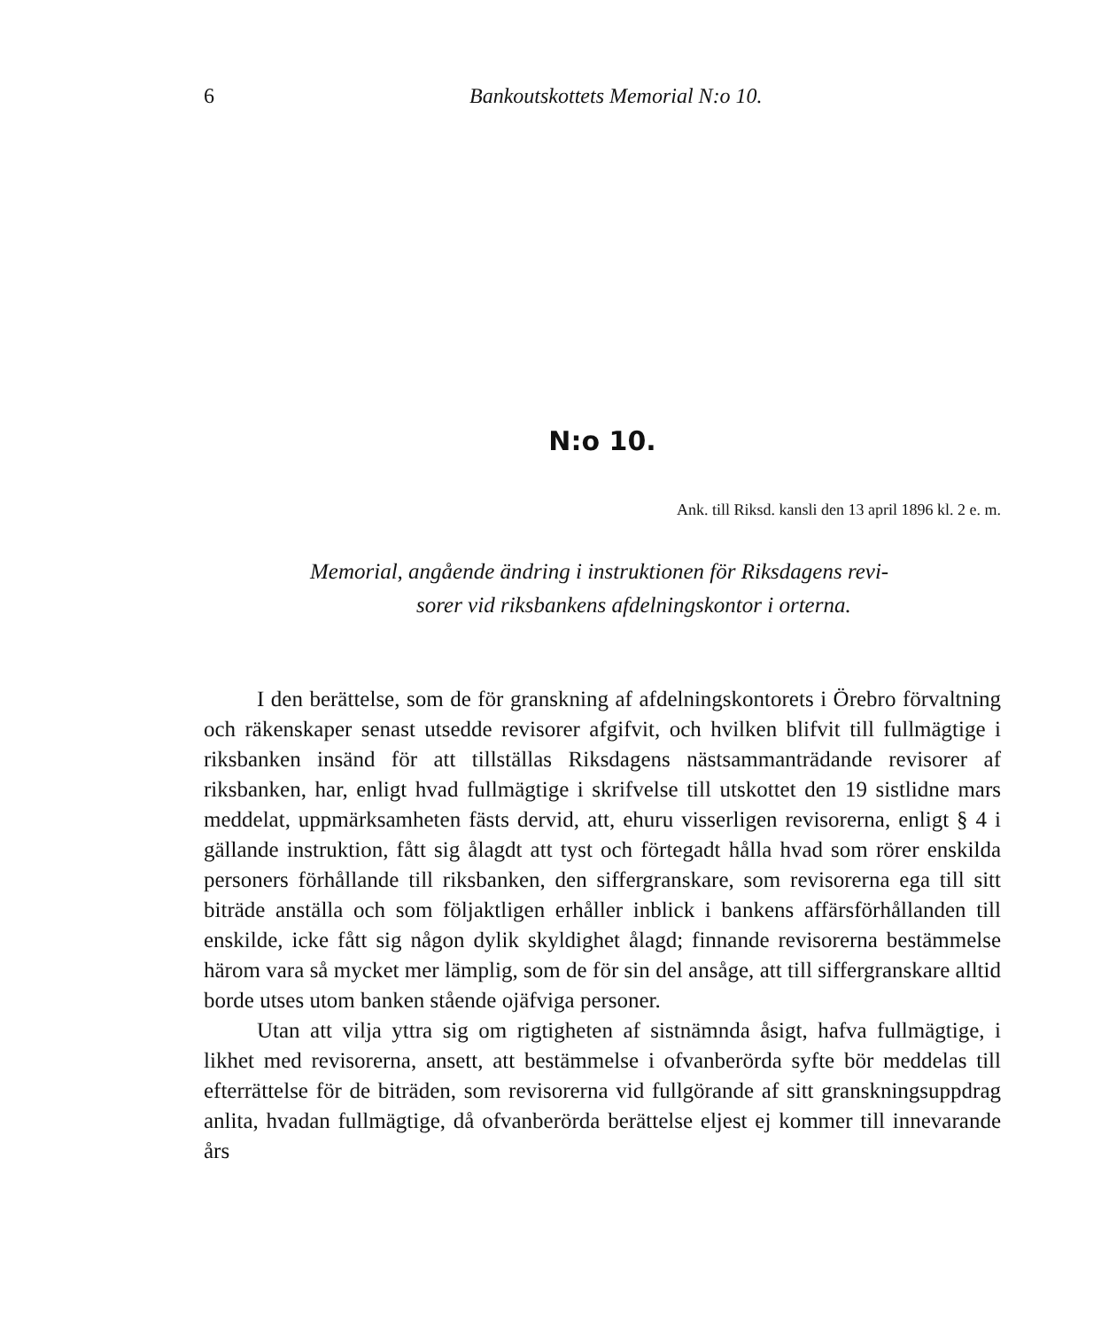6 Bankoutskottets Memorial N:o 10.
N:o 10.
Ank. till Riksd. kansli den 13 april 1896 kl. 2 e. m.
Memorial, angående ändring i instruktionen för Riksdagens revi-
sorer vid riksbankens afdelningskontor i orterna.
I den berättelse, som de för granskning af afdelningskontorets i Örebro förvaltning och räkenskaper senast utsedde revisorer afgifvit, och hvilken blifvit till fullmägtige i riksbanken insänd för att tillställas Riksdagens nästsammanträdande revisorer af riksbanken, har, enligt hvad fullmägtige i skrifvelse till utskottet den 19 sistlidne mars meddelat, uppmärksamheten fästs dervid, att, ehuru visserligen revisorerna, enligt § 4 i gällande instruktion, fått sig ålagdt att tyst och förtegadt hålla hvad som rörer enskilda personers förhållande till riksbanken, den siffergranskare, som revisorerna ega till sitt biträde anställa och som följaktligen erhåller inblick i bankens affärsförhållanden till enskilde, icke fått sig någon dylik skyldighet ålagd; finnande revisorerna bestämmelse härom vara så mycket mer lämplig, som de för sin del ansåge, att till siffergranskare alltid borde utses utom banken stående ojäfviga personer.
Utan att vilja yttra sig om rigtigheten af sistnämnda åsigt, hafva fullmägtige, i likhet med revisorerna, ansett, att bestämmelse i ofvanberörda syfte bör meddelas till efterrättelse för de biträden, som revisorerna vid fullgörande af sitt granskningsuppdrag anlita, hvadan fullmägtige, då ofvanberörda berättelse eljest ej kommer till innevarande års